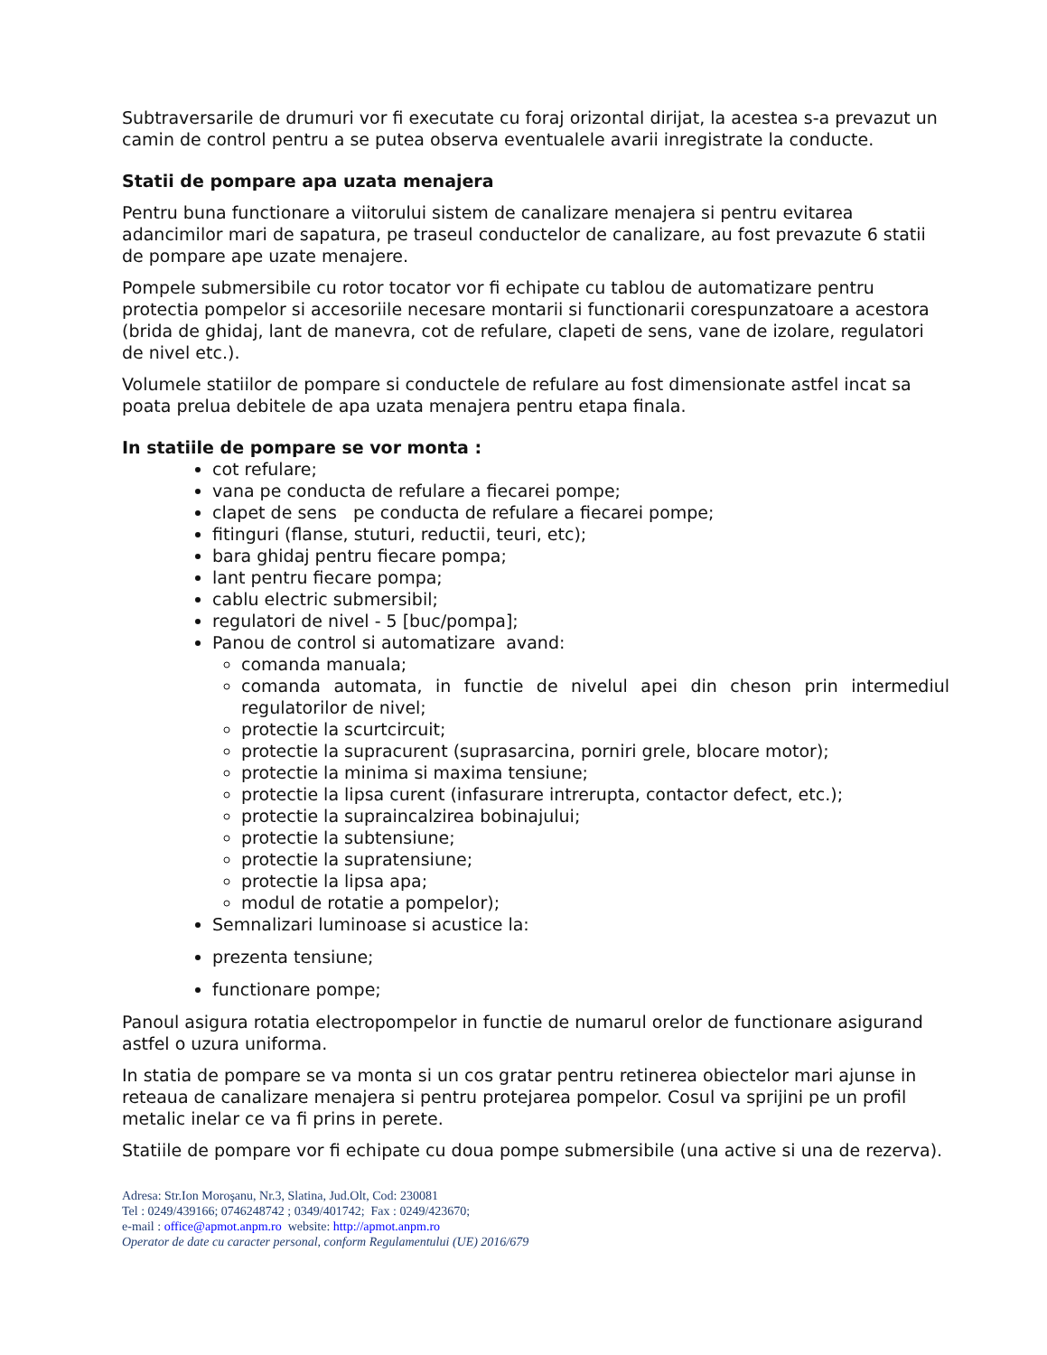Subtraversarile de drumuri vor fi executate cu foraj orizontal dirijat, la acestea s-a prevazut un camin de control pentru a se putea observa eventualele avarii inregistrate la conducte.
Statii de pompare apa uzata menajera
Pentru buna functionare a viitorului sistem de canalizare menajera si pentru evitarea adancimilor mari de sapatura, pe traseul conductelor de canalizare, au fost prevazute 6 statii de pompare ape uzate menajere.
Pompele submersibile cu rotor tocator vor fi echipate cu tablou de automatizare pentru protectia pompelor si accesoriile necesare montarii si functionarii corespunzatoare a acestora (brida de ghidaj, lant de manevra, cot de refulare, clapeti de sens, vane de izolare, regulatori de nivel etc.).
Volumele statiilor de pompare si conductele de refulare au fost dimensionate astfel incat sa poata prelua debitele de apa uzata menajera pentru etapa finala.
In statiile de pompare se vor monta :
cot refulare;
vana pe conducta de refulare a fiecarei pompe;
clapet de sens pe conducta de refulare a fiecarei pompe;
fitinguri (flanse, stuturi, reductii, teuri, etc);
bara ghidaj pentru fiecare pompa;
lant pentru fiecare pompa;
cablu electric submersibil;
regulatori de nivel - 5 [buc/pompa];
Panou de control si automatizare avand:
comanda manuala;
comanda automata, in functie de nivelul apei din cheson prin intermediul regulatorilor de nivel;
protectie la scurtcircuit;
protectie la supracurent (suprasarcina, porniri grele, blocare motor);
protectie la minima si maxima tensiune;
protectie la lipsa curent (infasurare intrerupta, contactor defect, etc.);
protectie la supraincalzirea bobinajului;
protectie la subtensiune;
protectie la supratensiune;
protectie la lipsa apa;
modul de rotatie a pompelor);
Semnalizari luminoase si acustice la:
prezenta tensiune;
functionare pompe;
Panoul asigura rotatia electropompelor in functie de numarul orelor de functionare asigurand astfel o uzura uniforma.
In statia de pompare se va monta si un cos gratar pentru retinerea obiectelor mari ajunse in reteaua de canalizare menajera si pentru protejarea pompelor. Cosul va sprijini pe un profil metalic inelar ce va fi prins in perete.
Statiile de pompare vor fi echipate cu doua pompe submersibile (una active si una de rezerva).
Adresa: Str.Ion Moroşanu, Nr.3, Slatina, Jud.Olt, Cod: 230081
Tel : 0249/439166; 0746248742 ; 0349/401742; Fax : 0249/423670;
e-mail : office@apmot.anpm.ro website: http://apmot.anpm.ro
Operator de date cu caracter personal, conform Regulamentului (UE) 2016/679